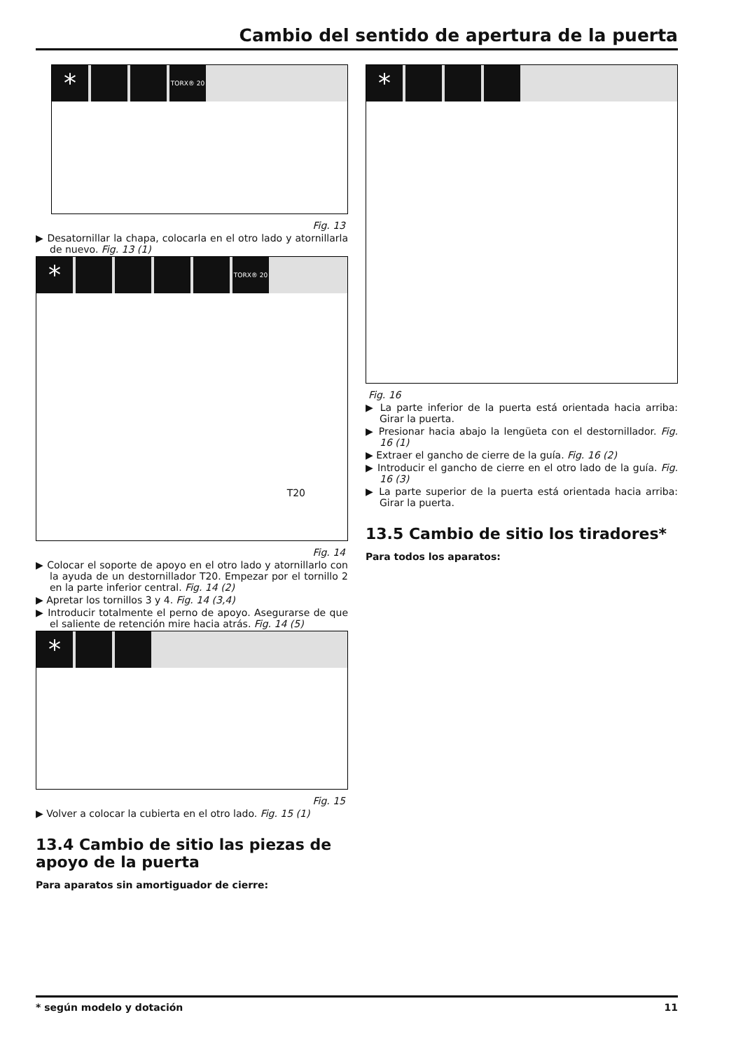Cambio del sentido de apertura de la puerta
* TORX® 20
Fig. 13
▶ Desatornillar la chapa, colocarla en el otro lado y atornillarla de nuevo. Fig. 13 (1)
* TORX® 20
T20
Fig. 14
▶ Colocar el soporte de apoyo en el otro lado y atornillarlo con la ayuda de un destornillador T20. Empezar por el tornillo 2 en la parte inferior central. Fig. 14 (2)
▶ Apretar los tornillos 3 y 4. Fig. 14 (3,4)
▶ Introducir totalmente el perno de apoyo. Asegurarse de que el saliente de retención mire hacia atrás. Fig. 14 (5)
*
Fig. 15
▶ Volver a colocar la cubierta en el otro lado. Fig. 15 (1)
13.4 Cambio de sitio las piezas de apoyo de la puerta
Para aparatos sin amortiguador de cierre:
*
Fig. 16
▶ La parte inferior de la puerta está orientada hacia arriba: Girar la puerta.
▶ Presionar hacia abajo la lengüeta con el destornillador. Fig. 16 (1)
▶ Extraer el gancho de cierre de la guía. Fig. 16 (2)
▶ Introducir el gancho de cierre en el otro lado de la guía. Fig. 16 (3)
▶ La parte superior de la puerta está orientada hacia arriba: Girar la puerta.
13.5 Cambio de sitio los tiradores*
Para todos los aparatos:
* según modelo y dotación 11